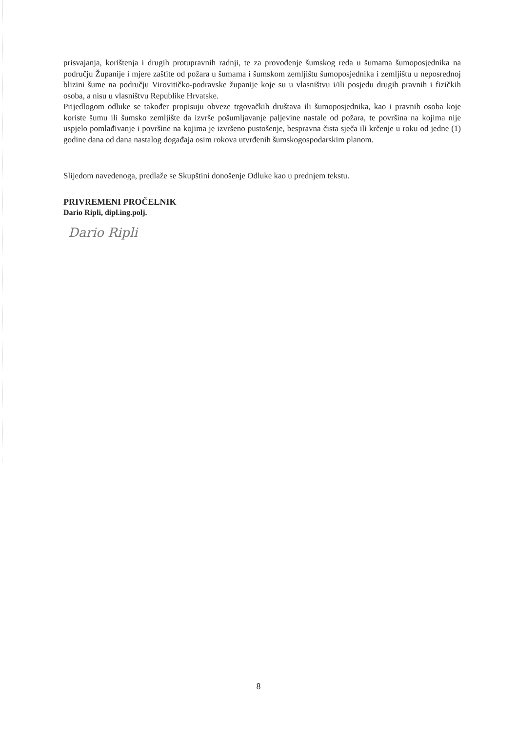prisvajanja, korištenja i drugih protupravnih radnji, te za provođenje šumskog reda u šumama šumoposjednika na području Županije i mjere zaštite od požara u šumama i šumskom zemljištu šumoposjednika i zemljištu u neposrednoj blizini šume na području Virovitičko-podravske županije koje su u vlasništvu i/ili posjedu drugih pravnih i fizičkih osoba, a nisu u vlasništvu Republike Hrvatske.
Prijedlogom odluke se također propisuju obveze trgovačkih društava ili šumoposjednika, kao i pravnih osoba koje koriste šumu ili šumsko zemljište da izvrše pošumljavanje paljevine nastale od požara, te površina na kojima nije uspjelo pomlađivanje i površine na kojima je izvršeno pustošenje, bespravna čista sječa ili krčenje u roku od jedne (1) godine dana od dana nastalog događaja osim rokova utvrđenih šumskogospodarskim planom.
Slijedom navedenoga, predlaže se Skupštini donošenje Odluke kao u prednjem tekstu.
PRIVREMENI PROČELNIK
Dario Ripli, dipl.ing.polj.
Dario Ripli
8